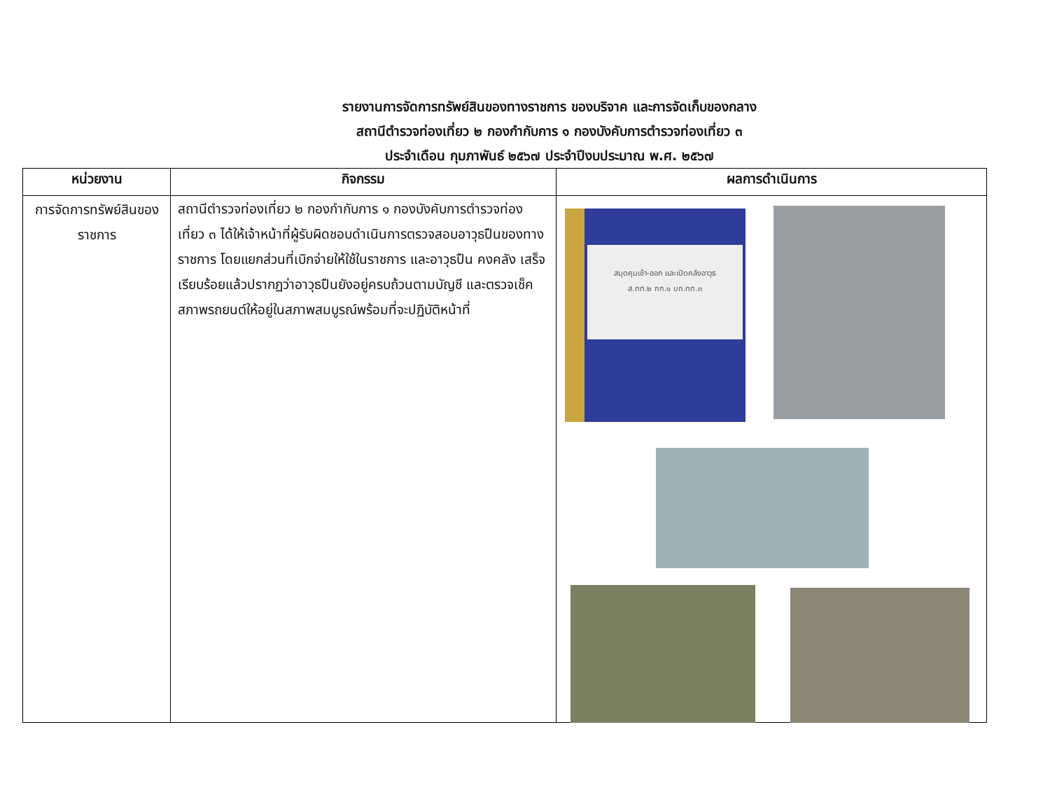รายงานการจัดการทรัพย์สินของทางราชการ ของบริจาค และการจัดเก็บของกลาง
สถานีตำรวจท่องเที่ยว ๒ กองกำกับการ ๑ กองบังคับการตำรวจท่องเที่ยว ๓
ประจำเดือน กุมภาพันธ์ ๒๕๖๗ ประจำปีงบประมาณ พ.ศ. ๒๕๖๗
| หน่วยงาน | กิจกรรม | ผลการดำเนินการ |
| --- | --- | --- |
| การจัดการทรัพย์สินของราชการ | สถานีตำรวจท่องเที่ยว ๒ กองกำกับการ ๑ กองบังคับการตำรวจท่องเที่ยว ๓ ได้ให้เจ้าหน้าที่ผู้รับผิดชอบดำเนินการตรวจสอบอาวุธปืนของทางราชการ โดยแยกส่วนที่เบิกจ่ายให้ใช้ในราชการ และอาวุธปืน คงคลัง เสร็จเรียบร้อยแล้วปรากฏว่าอาวุธปืนยังอยู่ครบถ้วนตามบัญชี และตรวจเช็คสภาพรถยนต์ให้อยู่ในสภาพสมบูรณ์พร้อมที่จะปฏิบัติหน้าที่ | สมุดคุมเข้า-ออก และเปิดคลังอาวุธ ส.ทท.๒ กก.๑ บก.ทท.๓ |